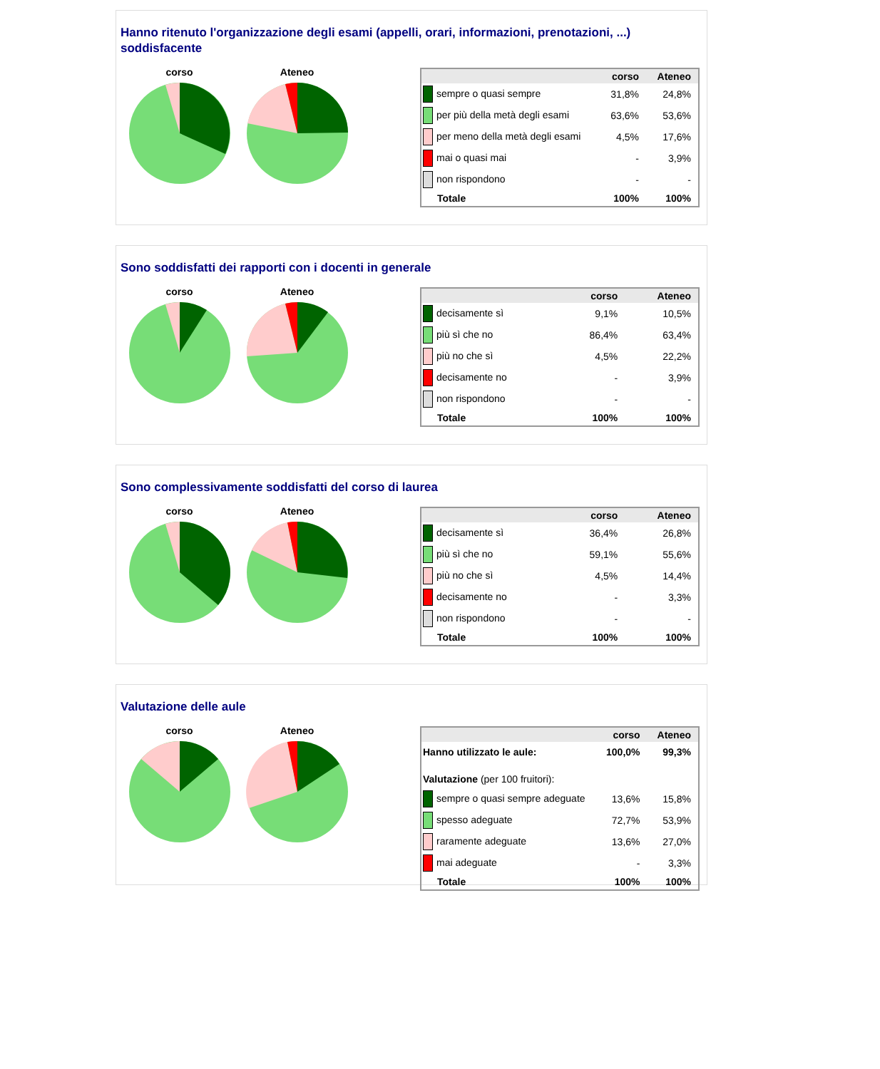Hanno ritenuto l'organizzazione degli esami (appelli, orari, informazioni, prenotazioni, ...) soddisfacente
corso Ateneo
| | corso | Ateneo |
| --- | --- | --- |
| sempre o quasi sempre | 31,8% | 24,8% |
| per più della metà degli esami | 63,6% | 53,6% |
| per meno della metà degli esami | 4,5% | 17,6% |
| mai o quasi mai | - | 3,9% |
| non rispondono | - | - |
| Totale | 100% | 100% |
Sono soddisfatti dei rapporti con i docenti in generale
corso Ateneo
| | corso | Ateneo |
| --- | --- | --- |
| decisamente sì | 9,1% | 10,5% |
| più sì che no | 86,4% | 63,4% |
| più no che sì | 4,5% | 22,2% |
| decisamente no | - | 3,9% |
| non rispondono | - | - |
| Totale | 100% | 100% |
Sono complessivamente soddisfatti del corso di laurea
corso Ateneo
| | corso | Ateneo |
| --- | --- | --- |
| decisamente sì | 36,4% | 26,8% |
| più sì che no | 59,1% | 55,6% |
| più no che sì | 4,5% | 14,4% |
| decisamente no | - | 3,3% |
| non rispondono | - | - |
| Totale | 100% | 100% |
Valutazione delle aule
corso Ateneo
| | corso | Ateneo |
| --- | --- | --- |
| Hanno utilizzato le aule: | 100,0% | 99,3% |
| Valutazione (per 100 fruitori): | | |
| sempre o quasi sempre adeguate | 13,6% | 15,8% |
| spesso adeguate | 72,7% | 53,9% |
| raramente adeguate | 13,6% | 27,0% |
| mai adeguate | - | 3,3% |
| Totale | 100% | 100% |